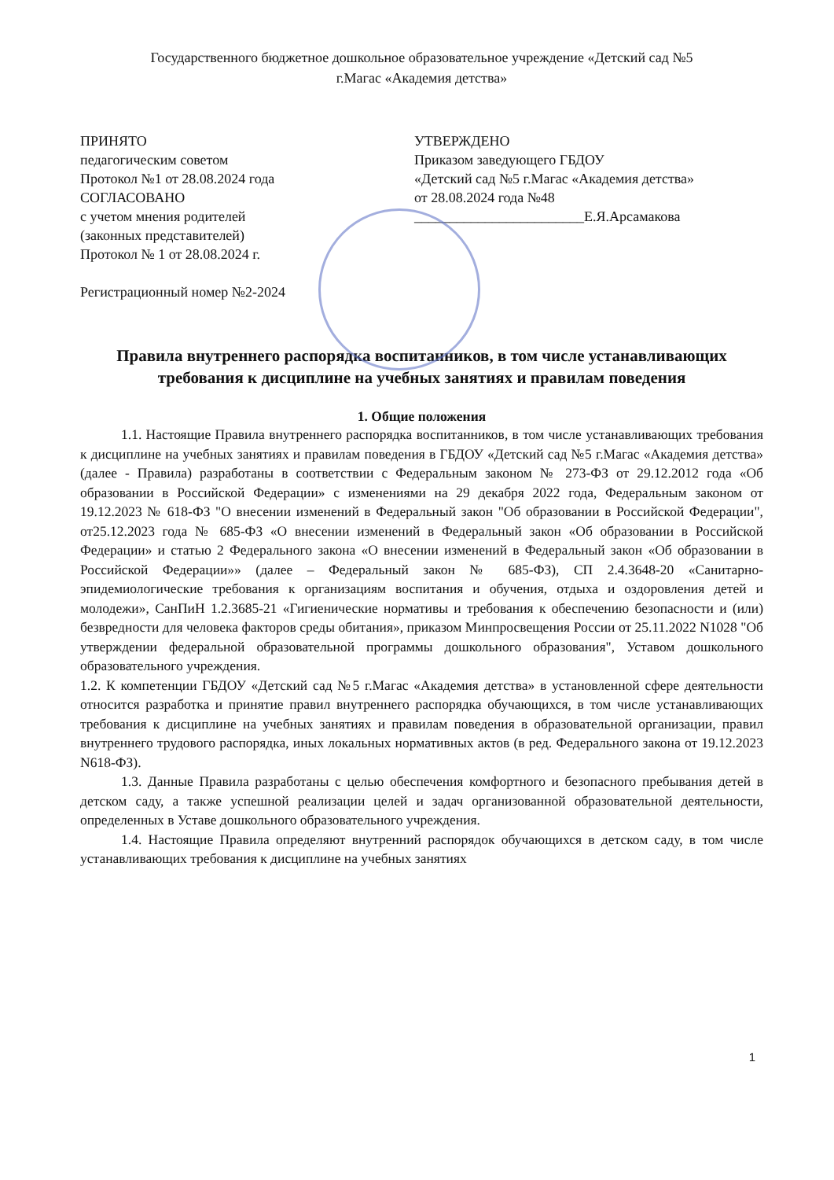Государственного бюджетное дошкольное образовательное учреждение «Детский сад №5
г.Магас «Академия детства»
ПРИНЯТО
педагогическим советом
Протокол №1 от 28.08.2024 года
СОГЛАСОВАНО
с учетом мнения родителей
(законных представителей)
Протокол № 1 от 28.08.2024 г.
Регистрационный номер №2-2024
УТВЕРЖДЕНО
Приказом заведующего ГБДОУ
«Детский сад №5 г.Магас «Академия детства»
от 28.08.2024 года №48
________________________Е.Я.Арсамакова
Правила внутреннего распорядка воспитанников, в том числе устанавливающих требования к дисциплине на учебных занятиях и правилам поведения
1. Общие положения
1.1. Настоящие Правила внутреннего распорядка воспитанников, в том числе устанавливающих требования к дисциплине на учебных занятиях и правилам поведения в ГБДОУ «Детский сад №5 г.Магас «Академия детства» (далее - Правила) разработаны в соответствии с Федеральным законом № 273-ФЗ от 29.12.2012 года «Об образовании в Российской Федерации» с изменениями на 29 декабря 2022 года, Федеральным законом от 19.12.2023 № 618-ФЗ "О внесении изменений в Федеральный закон "Об образовании в Российской Федерации", от25.12.2023 года № 685-ФЗ «О внесении изменений в Федеральный закон «Об образовании в Российской Федерации» и статью 2 Федерального закона «О внесении изменений в Федеральный закон «Об образовании в Российской Федерации»» (далее – Федеральный закон № 685-ФЗ), СП 2.4.3648-20 «Санитарно-эпидемиологические требования к организациям воспитания и обучения, отдыха и оздоровления детей и молодежи», СанПиН 1.2.3685-21 «Гигиенические нормативы и требования к обеспечению безопасности и (или) безвредности для человека факторов среды обитания», приказом Минпросвещения России от 25.11.2022 N1028 "Об утверждении федеральной образовательной программы дошкольного образования", Уставом дошкольного образовательного учреждения.
1.2. К компетенции ГБДОУ «Детский сад №5 г.Магас «Академия детства» в установленной сфере деятельности относится разработка и принятие правил внутреннего распорядка обучающихся, в том числе устанавливающих требования к дисциплине на учебных занятиях и правилам поведения в образовательной организации, правил внутреннего трудового распорядка, иных локальных нормативных актов (в ред. Федерального закона от 19.12.2023 N618-ФЗ).
1.3. Данные Правила разработаны с целью обеспечения комфортного и безопасного пребывания детей в детском саду, а также успешной реализации целей и задач организованной образовательной деятельности, определенных в Уставе дошкольного образовательного учреждения.
1.4. Настоящие Правила определяют внутренний распорядок обучающихся в детском саду, в том числе устанавливающих требования к дисциплине на учебных занятиях
1